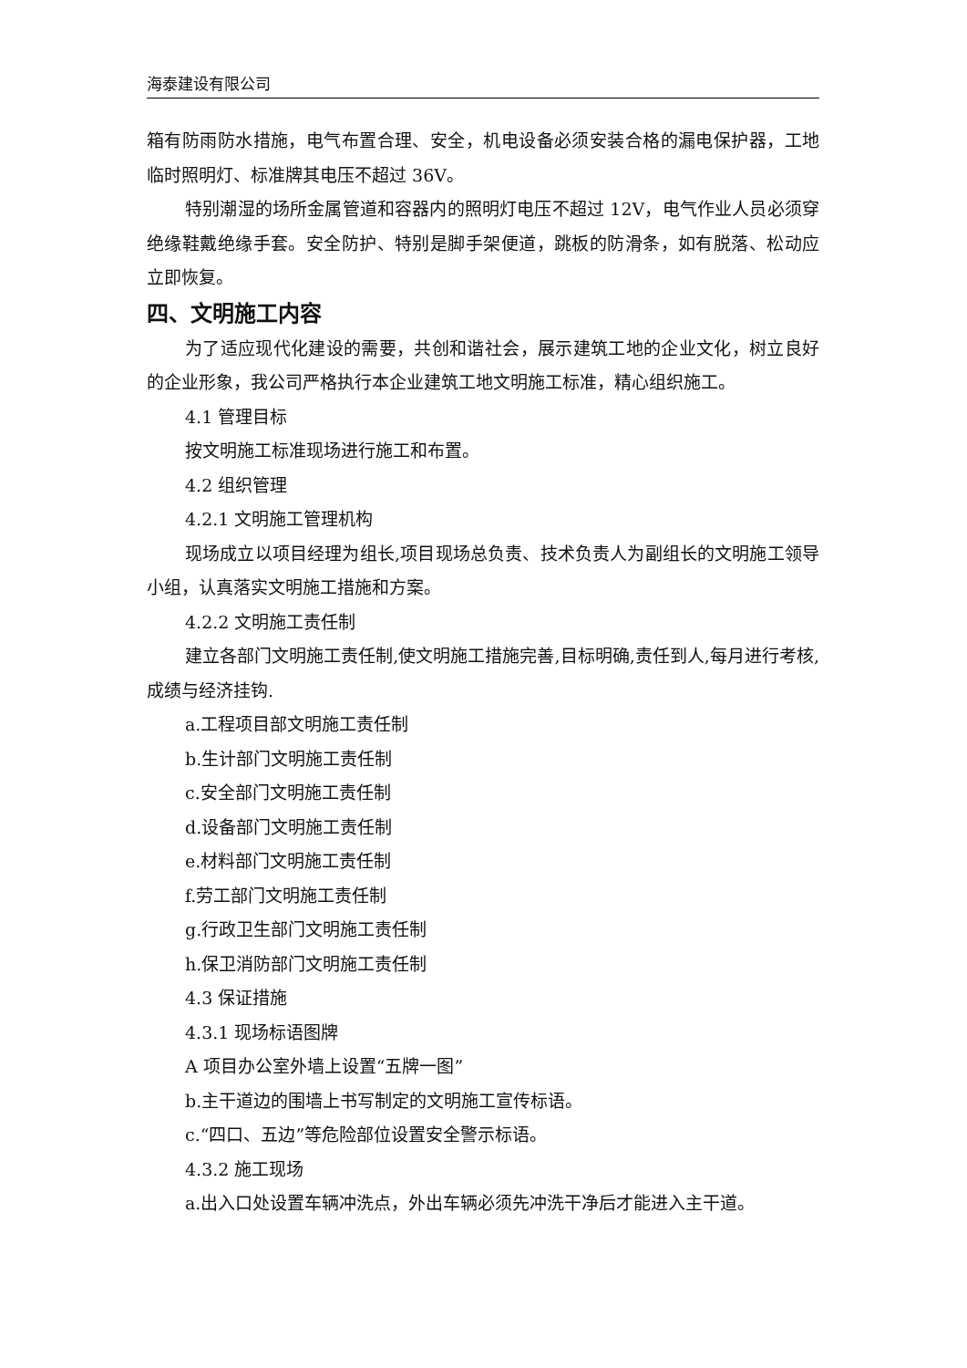海泰建设有限公司
箱有防雨防水措施，电气布置合理、安全，机电设备必须安装合格的漏电保护器，工地临时照明灯、标准牌其电压不超过 36V。
特别潮湿的场所金属管道和容器内的照明灯电压不超过 12V，电气作业人员必须穿绝缘鞋戴绝缘手套。安全防护、特别是脚手架便道，跳板的防滑条，如有脱落、松动应立即恢复。
四、文明施工内容
为了适应现代化建设的需要，共创和谐社会，展示建筑工地的企业文化，树立良好的企业形象，我公司严格执行本企业建筑工地文明施工标准，精心组织施工。
4.1 管理目标
按文明施工标准现场进行施工和布置。
4.2 组织管理
4.2.1 文明施工管理机构
现场成立以项目经理为组长,项目现场总负责、技术负责人为副组长的文明施工领导小组，认真落实文明施工措施和方案。
4.2.2 文明施工责任制
建立各部门文明施工责任制,使文明施工措施完善,目标明确,责任到人,每月进行考核,成绩与经济挂钩.
a.工程项目部文明施工责任制
b.生计部门文明施工责任制
c.安全部门文明施工责任制
d.设备部门文明施工责任制
e.材料部门文明施工责任制
f.劳工部门文明施工责任制
g.行政卫生部门文明施工责任制
h.保卫消防部门文明施工责任制
4.3 保证措施
4.3.1 现场标语图牌
A 项目办公室外墙上设置“五牌一图”
b.主干道边的围墙上书写制定的文明施工宣传标语。
c.“四口、五边”等危险部位设置安全警示标语。
4.3.2 施工现场
a.出入口处设置车辆冲洗点，外出车辆必须先冲洗干净后才能进入主干道。